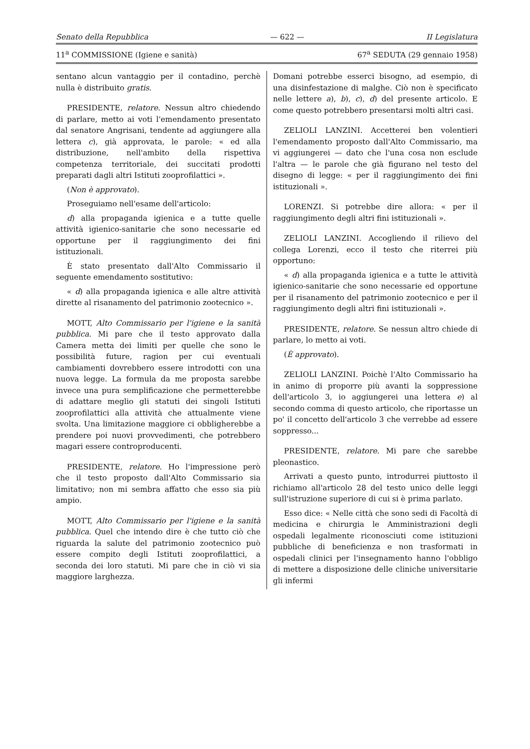Senato della Repubblica — 622 — II Legislatura
11<sup>a</sup> COMMISSIONE (Igiene e sanità) 67<sup>a</sup> SEDUTA (29 gennaio 1958)
sentano alcun vantaggio per il contadino, perchè nulla è distribuito gratis.
PRESIDENTE, relatore. Nessun altro chiedendo di parlare, metto ai voti l'emendamento presentato dal senatore Angrisani, tendente ad aggiungere alla lettera c), già approvata, le parole: « ed alla distribuzione, nell'ambito della rispettiva competenza territoriale, dei succitati prodotti preparati dagli altri Istituti zooprofilattici ».
(Non è approvato).
Proseguiamo nell'esame dell'articolo:
d) alla propaganda igienica e a tutte quelle attività igienico-sanitarie che sono necessarie ed opportune per il raggiungimento dei fini istituzionali.
È stato presentato dall'Alto Commissario il seguente emendamento sostitutivo:
« d) alla propaganda igienica e alle altre attività dirette al risanamento del patrimonio zootecnico ».
MOTT, Alto Commissario per l'igiene e la sanità pubblica. Mi pare che il testo approvato dalla Camera metta dei limiti per quelle che sono le possibilità future, ragion per cui eventuali cambiamenti dovrebbero essere introdotti con una nuova legge. La formula da me proposta sarebbe invece una pura semplificazione che permetterebbe di adattare meglio gli statuti dei singoli Istituti zooprofilattici alla attività che attualmente viene svolta. Una limitazione maggiore ci obbligherebbe a prendere poi nuovi provvedimenti, che potrebbero magari essere controproducenti.
PRESIDENTE, relatore. Ho l'impressione però che il testo proposto dall'Alto Commissario sia limitativo; non mi sembra affatto che esso sia più ampio.
MOTT, Alto Commissario per l'igiene e la sanità pubblica. Quel che intendo dire è che tutto ciò che riguarda la salute del patrimonio zootecnico può essere compito degli Istituti zooprofilattici, a seconda dei loro statuti. Mi pare che in ciò vi sia maggiore larghezza.
Domani potrebbe esserci bisogno, ad esempio, di una disinfestazione di malghe. Ciò non è specificato nelle lettere a), b), c), d) del presente articolo. E come questo potrebbero presentarsi molti altri casi.
ZELIOLI LANZINI. Accetterei ben volentieri l'emendamento proposto dall'Alto Commissario, ma vi aggiungerei — dato che l'una cosa non esclude l'altra — le parole che già figurano nel testo del disegno di legge: « per il raggiungimento dei fini istituzionali ».
LORENZI. Si potrebbe dire allora: « per il raggiungimento degli altri fini istituzionali ».
ZELIOLI LANZINI. Accogliendo il rilievo del collega Lorenzi, ecco il testo che riterrei più opportuno:
« d) alla propaganda igienica e a tutte le attività igienico-sanitarie che sono necessarie ed opportune per il risanamento del patrimonio zootecnico e per il raggiungimento degli altri fini istituzionali ».
PRESIDENTE, relatore. Se nessun altro chiede di parlare, lo metto ai voti.
(È approvato).
ZELIOLI LANZINI. Poichè l'Alto Commissario ha in animo di proporre più avanti la soppressione dell'articolo 3, io aggiungerei una lettera e) al secondo comma di questo articolo, che riportasse un po' il concetto dell'articolo 3 che verrebbe ad essere soppresso...
PRESIDENTE, relatore. Mi pare che sarebbe pleonastico.
Arrivati a questo punto, introdurrei piuttosto il richiamo all'articolo 28 del testo unico delle leggi sull'istruzione superiore di cui si è prima parlato.
Esso dice: « Nelle città che sono sedi di Facoltà di medicina e chirurgia le Amministrazioni degli ospedali legalmente riconosciuti come istituzioni pubbliche di beneficienza e non trasformati in ospedali clinici per l'insegnamento hanno l'obbligo di mettere a disposizione delle cliniche universitarie gli infermi